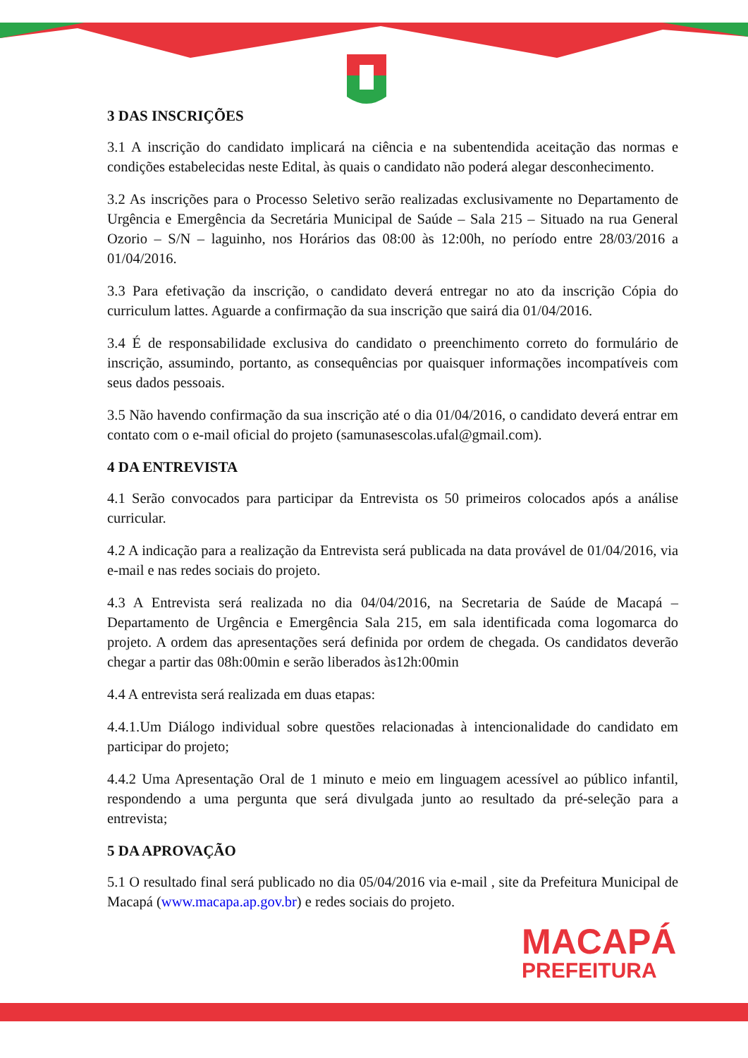3 DAS INSCRIÇÕES
3.1 A inscrição do candidato implicará na ciência e na subentendida aceitação das normas e condições estabelecidas neste Edital, às quais o candidato não poderá alegar desconhecimento.
3.2 As inscrições para o Processo Seletivo serão realizadas exclusivamente no Departamento de Urgência e Emergência da Secretária Municipal de Saúde – Sala 215 – Situado na rua General Ozorio – S/N – laguinho, nos Horários das 08:00 às 12:00h, no período entre 28/03/2016 a 01/04/2016.
3.3 Para efetivação da inscrição, o candidato deverá entregar no ato da inscrição Cópia do curriculum lattes. Aguarde a confirmação da sua inscrição que sairá dia 01/04/2016.
3.4 É de responsabilidade exclusiva do candidato o preenchimento correto do formulário de inscrição, assumindo, portanto, as consequências por quaisquer informações incompatíveis com seus dados pessoais.
3.5 Não havendo confirmação da sua inscrição até o dia 01/04/2016, o candidato deverá entrar em contato com o e-mail oficial do projeto (samunasescolas.ufal@gmail.com).
4 DA ENTREVISTA
4.1 Serão convocados para participar da Entrevista os 50 primeiros colocados após a análise curricular.
4.2 A indicação para a realização da Entrevista será publicada na data provável de 01/04/2016, via e-mail e nas redes sociais do projeto.
4.3 A Entrevista será realizada no dia 04/04/2016, na Secretaria de Saúde de Macapá – Departamento de Urgência e Emergência Sala 215, em sala identificada coma logomarca do projeto. A ordem das apresentações será definida por ordem de chegada. Os candidatos deverão chegar a partir das 08h:00min e serão liberados às12h:00min
4.4 A entrevista será realizada em duas etapas:
4.4.1.Um Diálogo individual sobre questões relacionadas à intencionalidade do candidato em participar do projeto;
4.4.2 Uma Apresentação Oral de 1 minuto e meio em linguagem acessível ao público infantil, respondendo a uma pergunta que será divulgada junto ao resultado da pré-seleção para a entrevista;
5 DA APROVAÇÃO
5.1 O resultado final será publicado no dia 05/04/2016 via e-mail , site da Prefeitura Municipal de Macapá (www.macapa.ap.gov.br) e redes sociais do projeto.
MACAPÁ
PREFEITURA